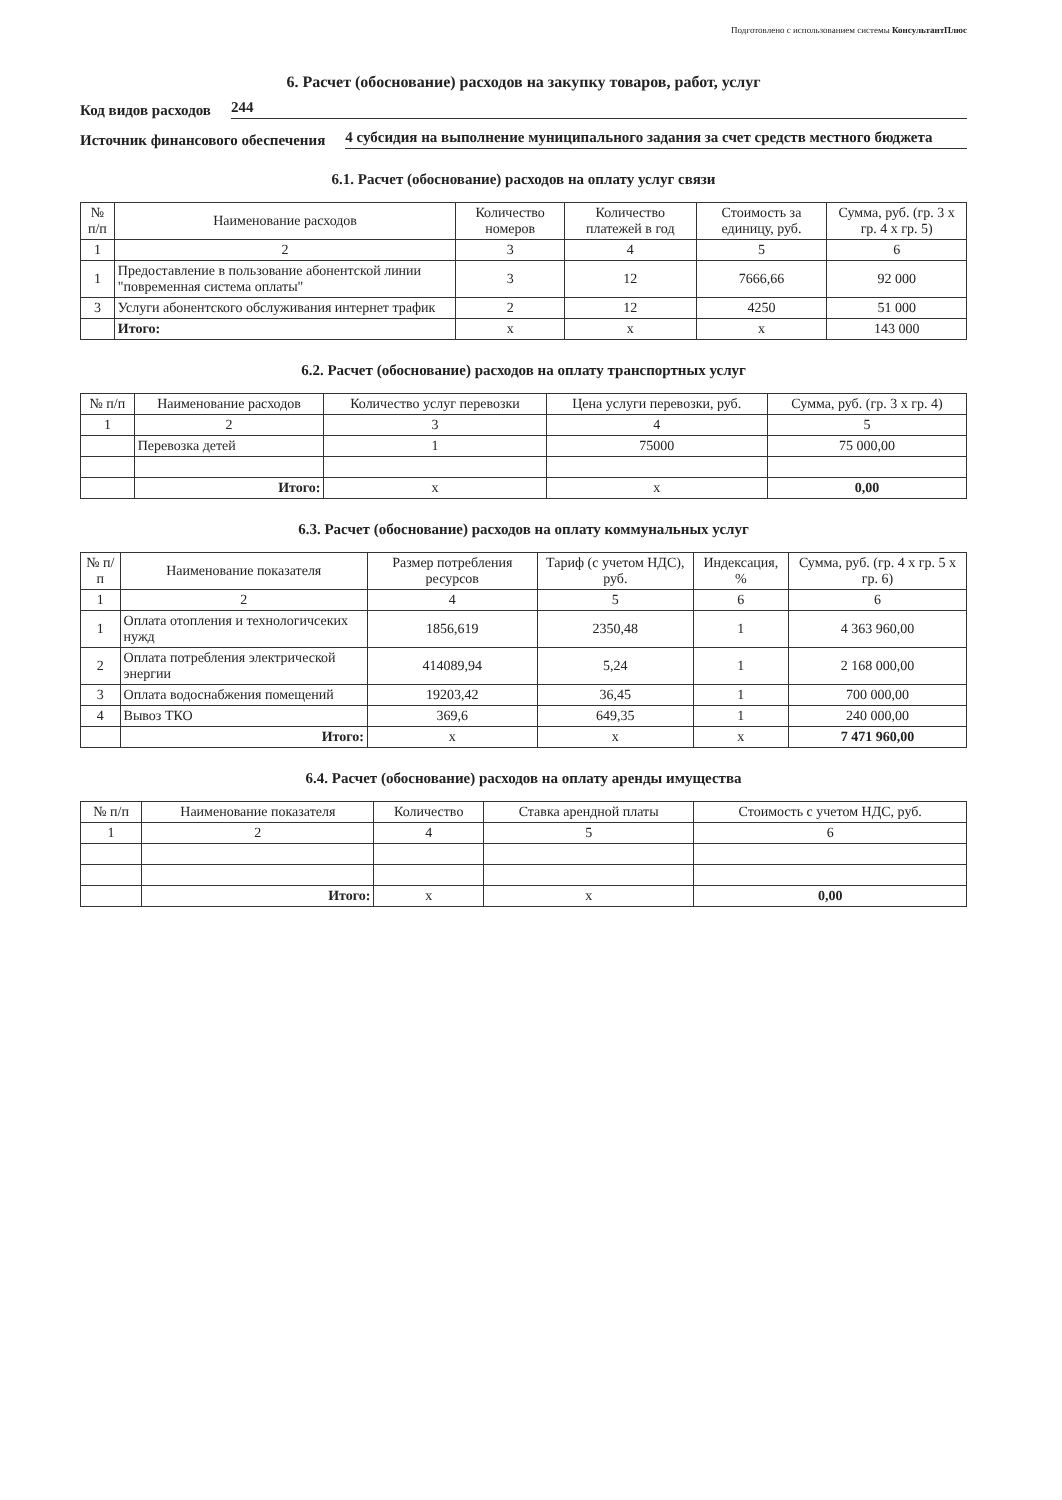Подготовлено с использованием системы КонсультантПлюс
6. Расчет (обоснование) расходов на закупку товаров, работ, услуг
Код видов расходов 244
Источник финансового обеспечения 4 субсидия на выполнение муниципального задания за счет средств местного бюджета
6.1. Расчет (обоснование) расходов на оплату услуг связи
| № п/п | Наименование расходов | Количество номеров | Количество платежей в год | Стоимость за единицу, руб. | Сумма, руб. (гр. 3 х гр. 4 х гр. 5) |
| --- | --- | --- | --- | --- | --- |
| 1 | 2 | 3 | 4 | 5 | 6 |
| 1 | Предоставление в пользование абонентской линии "повременная система оплаты" | 3 | 12 | 7666,66 | 92 000 |
| 3 | Услуги абонентского обслуживания интернет трафик | 2 | 12 | 4250 | 51 000 |
| | Итого: | x | x | x | 143 000 |
6.2. Расчет (обоснование) расходов на оплату транспортных услуг
| № п/п | Наименование расходов | Количество услуг перевозки | Цена услуги перевозки, руб. | Сумма, руб. (гр. 3 х гр. 4) |
| --- | --- | --- | --- | --- |
| 1 | 2 | 3 | 4 | 5 |
| | Перевозка детей | 1 | 75000 | 75 000,00 |
| | Итого: | x | x | 0,00 |
6.3. Расчет (обоснование) расходов на оплату коммунальных услуг
| № п/п | Наименование показателя | Размер потребления ресурсов | Тариф (с учетом НДС), руб. | Индексация, % | Сумма, руб. (гр. 4 х гр. 5 х гр. 6) |
| --- | --- | --- | --- | --- | --- |
| 1 | 2 | 4 | 5 | 6 | 6 |
| 1 | Оплата отопления и технологичсеких нужд | 1856,619 | 2350,48 | 1 | 4 363 960,00 |
| 2 | Оплата потребления электрической энергии | 414089,94 | 5,24 | 1 | 2 168 000,00 |
| 3 | Оплата водоснабжения помещений | 19203,42 | 36,45 | 1 | 700 000,00 |
| 4 | Вывоз ТКО | 369,6 | 649,35 | 1 | 240 000,00 |
| | Итого: | x | x | x | 7 471 960,00 |
6.4. Расчет (обоснование) расходов на оплату аренды имущества
| № п/п | Наименование показателя | Количество | Ставка арендной платы | Стоимость с учетом НДС, руб. |
| --- | --- | --- | --- | --- |
| 1 | 2 | 4 | 5 | 6 |
| | Итого: | x | x | 0,00 |